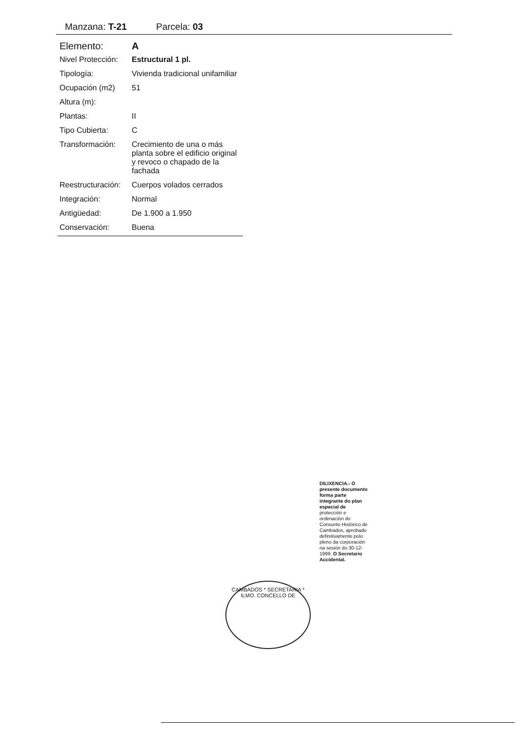Manzana: T-21 Parcela: 03
| Elemento: | A |
| Nivel Protección: | Estructural 1 pl. |
| Tipología: | Vivienda tradicional unifamiliar |
| Ocupación (m2) | 51 |
| Altura (m): | |
| Plantas: | II |
| Tipo Cubierta: | C |
| Transformación: | Crecimiento de una o más planta sobre el edificio original y revoco o chapado de la fachada |
| Reestructuración: | Cuerpos volados cerrados |
| Integración: | Normal |
| Antigüedad: | De 1.900 a 1.950 |
| Conservación: | Buena |
CAMBADOS * SECRETARIA * ILMO. CONCELLO DE
DILIXENCIA.- O presente documento forma parte integrante do plan especial de protección e ordenación do Conxunto Histórico de Cambados, aprobado definitivamente polo pleno da corporación na sesión do 30-12-1999. O Secretario Accidental.